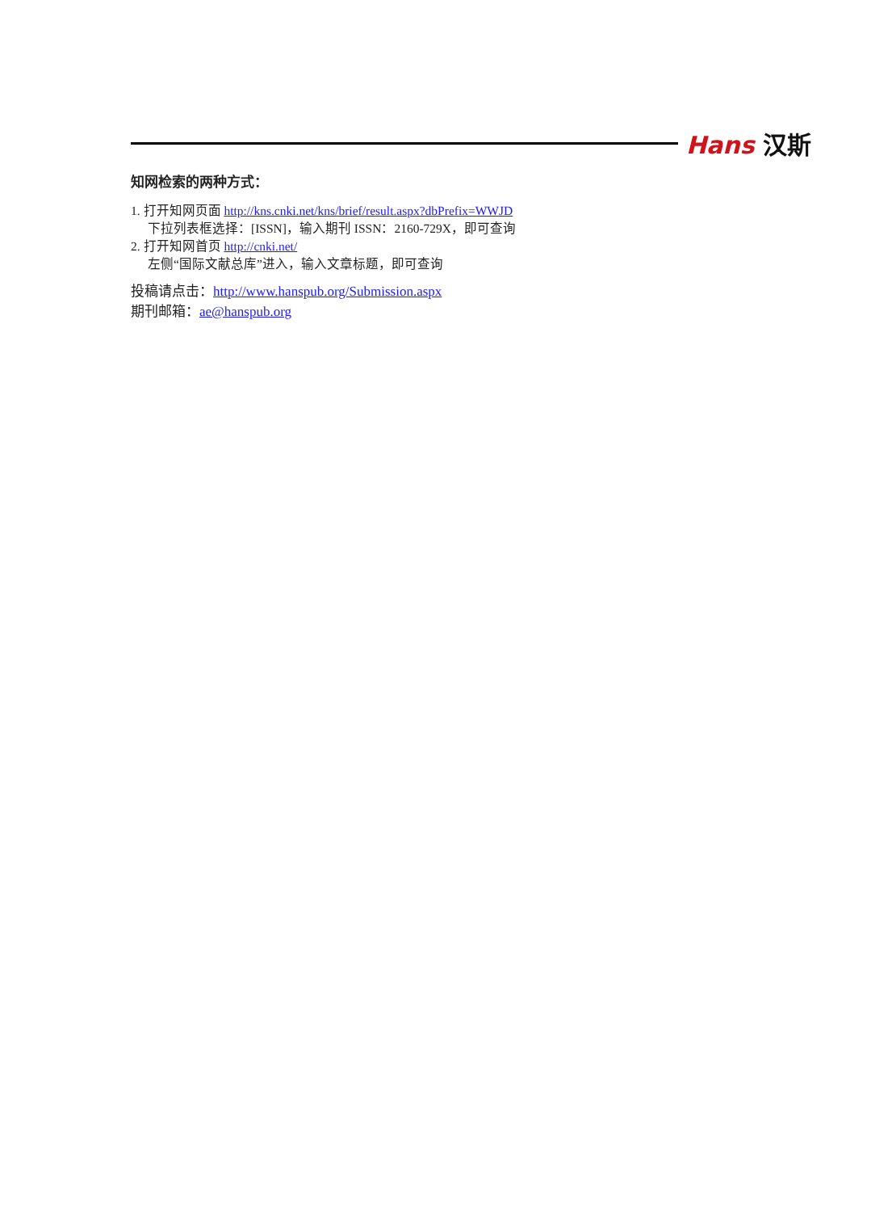Hans 汉斯
知网检索的两种方式：
1. 打开知网页面 http://kns.cnki.net/kns/brief/result.aspx?dbPrefix=WWJD
下拉列表框选择：[ISSN]，输入期刊 ISSN：2160-729X，即可查询
2. 打开知网首页 http://cnki.net/
左侧“国际文献总库”进入，输入文章标题，即可查询
投稿请点击：http://www.hanspub.org/Submission.aspx
期刊邮箱：ae@hanspub.org